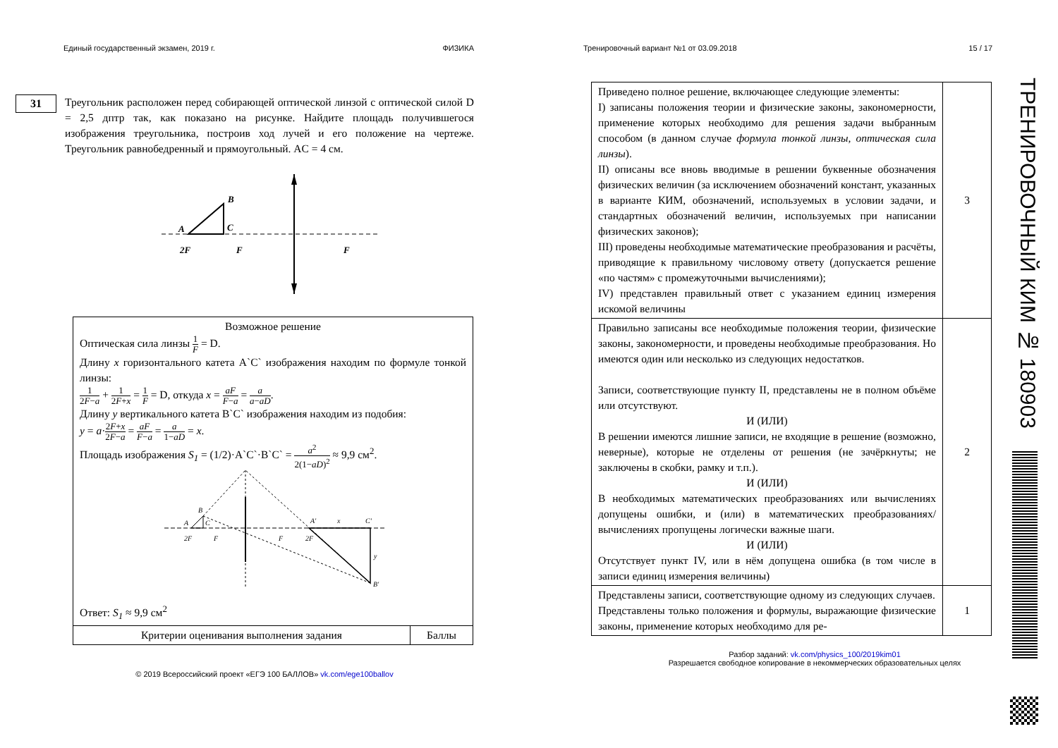Единый государственный экзамен, 2019 г. ФИЗИКА
31
Треугольник расположен перед собирающей оптической линзой с оптической силой D = 2,5 дптр так, как показано на рисунке. Найдите площадь получившегося изображения треугольника, построив ход лучей и его положение на чертеже. Треугольник равнобедренный и прямоугольный. AC = 4 см.
A
B
C
2F
F
F
| Возможное решение Оптическая сила линзы 1 F = D. Длину x горизонтального катета A`C` изображения находим по формуле тонкой линзы: 1 2 F − a + 1 2 F + x = 1 F = D, откуда x = aF F − a = a a − aD . Длину y вертикального катета B`C` изображения находим из подобия: y = a · 2 F + x 2 F − a = aF F − a = a 1− aD = x . Площадь изображения S<sub>1</sub> = (1/2)·A`C`·B`C` = a<sup>2</sup> 2(1− aD )<sup>2</sup> ≈ 9,9 см<sup>2</sup>. A B C 2F F F 2F A' x C' y B' Ответ: S<sub>1</sub> ≈ 9,9 см<sup>2</sup> | |
| Критерии оценивания выполнения задания | Баллы |
© 2019 Всероссийский проект «ЕГЭ 100 БАЛЛОВ» vk.com/ege100ballov
Тренировочный вариант №1 от 03.09.2018 15 / 17
| Приведено полное решение, включающее следующие элементы: I) записаны положения теории и физические законы, закономерности, применение которых необходимо для решения задачи выбранным способом (в данном случае формула тонкой линзы, оптическая сила линзы ). II) описаны все вновь вводимые в решении буквенные обозначения физических величин (за исключением обозначений констант, указанных в варианте КИМ, обозначений, используемых в условии задачи, и стандартных обозначений величин, используемых при написании физических законов); III) проведены необходимые математические преобразования и расчёты, приводящие к правильному числовому ответу (допускается решение «по частям» с промежуточными вычислениями); IV) представлен правильный ответ с указанием единиц измерения искомой величины | 3 |
| Правильно записаны все необходимые положения теории, физические законы, закономерности, и проведены необходимые преобразования. Но имеются один или несколько из следующих недостатков. Записи, соответствующие пункту II, представлены не в полном объёме или отсутствуют. И (ИЛИ) В решении имеются лишние записи, не входящие в решение (возможно, неверные), которые не отделены от решения (не зачёркнуты; не заключены в скобки, рамку и т.п.). И (ИЛИ) В необходимых математических преобразованиях или вычислениях допущены ошибки, и (или) в математических преобразованиях/ вычислениях пропущены логически важные шаги. И (ИЛИ) Отсутствует пункт IV, или в нём допущена ошибка (в том числе в записи единиц измерения величины) | 2 |
| Представлены записи, соответствующие одному из следующих случаев. Представлены только положения и формулы, выражающие физические законы, применение которых необходимо для ре- | 1 |
Разбор заданий: vk.com/physics_100/2019kim01
Разрешается свободное копирование в некоммерческих образовательных целях
ТРЕНИРОВОЧНЫЙ КИМ № 180903